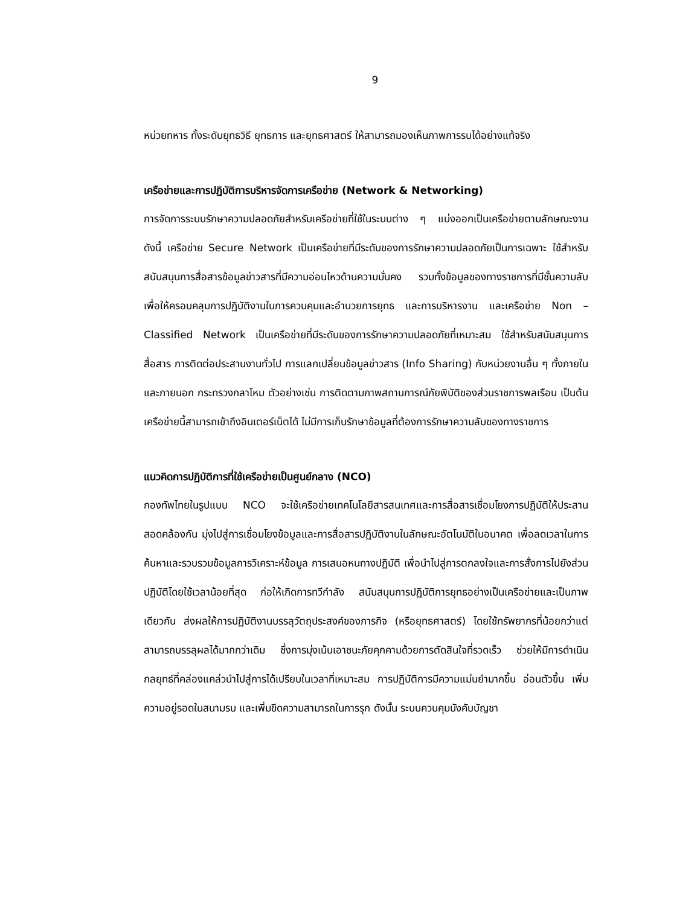9
หน่วยทหาร ทั้งระดับยุทธวิธี ยุทธการ และยุทธศาสตร์ ให้สามารถมองเห็นภาพการรบได้อย่างแท้จริง
เครือข่ายและการปฏิบัติการบริหารจัดการเครือข่าย (Network & Networking)
การจัดการระบบรักษาความปลอดภัยสำหรับเครือข่ายที่ใช้ในระบบต่าง ๆ แบ่งออกเป็นเครือข่ายตามลักษณะงาน ดังนี้ เครือข่าย Secure Network เป็นเครือข่ายที่มีระดับของการรักษาความปลอดภัยเป็นการเฉพาะ ใช้สำหรับสนับสนุนการสื่อสารข้อมูลข่าวสารที่มีความอ่อนไหวด้านความมั่นคง รวมทั้งข้อมูลของทางราชการที่มีชั้นความลับเพื่อให้ครอบคลุมการปฏิบัติงานในการควบคุมและอำนวยการยุทธ และการบริหารงาน และเครือข่าย Non – Classified Network เป็นเครือข่ายที่มีระดับของการรักษาความปลอดภัยที่เหมาะสม ใช้สำหรับสนับสนุนการสื่อสาร การติดต่อประสานงานทั่วไป การแลกเปลี่ยนข้อมูลข่าวสาร (Info Sharing) กับหน่วยงานอื่น ๆ ทั้งภายใน และภายนอก กระทรวงกลาโหม ตัวอย่างเช่น การติดตามภาพสถานการณ์ภัยพิบัติของส่วนราชการพลเรือน เป็นต้น เครือข่ายนี้สามารถเข้าถึงอินเตอร์เน็ตได้ ไม่มีการเก็บรักษาข้อมูลที่ต้องการรักษาความลับของทางราชการ
แนวคิดการปฏิบัติการที่ใช้เครือข่ายเป็นศูนย์กลาง (NCO)
กองทัพไทยในรูปแบบ NCO จะใช้เครือข่ายเทคโนโลยีสารสนเทศและการสื่อสารเชื่อมโยงการปฏิบัติให้ประสานสอดคล้องกัน มุ่งไปสู่การเชื่อมโยงข้อมูลและการสื่อสารปฏิบัติงานในลักษณะอัตโนมัติในอนาคต เพื่อลดเวลาในการค้นหาและรวบรวมข้อมูลการวิเคราะห์ข้อมูล การเสนอหนทางปฏิบัติ เพื่อนำไปสู่การตกลงใจและการสั่งการไปยังส่วนปฏิบัติโดยใช้เวลาน้อยที่สุด ก่อให้เกิดการทวีกำลัง สนับสนุนการปฏิบัติการยุทธอย่างเป็นเครือข่ายและเป็นภาพเดียวกัน ส่งผลให้การปฏิบัติงานบรรลุวัตถุประสงค์ของภารกิจ (หรือยุทธศาสตร์) โดยใช้ทรัพยากรที่น้อยกว่าแต่สามารถบรรลุผลได้มากกว่าเดิม ซึ่งการมุ่งเน้นเอาชนะภัยคุกคามด้วยการตัดสินใจที่รวดเร็ว ช่วยให้มีการดำเนินกลยุทธ์ที่คล่องแคล่วนำไปสู่การได้เปรียบในเวลาที่เหมาะสม การปฏิบัติการมีความแม่นยำมากขึ้น อ่อนตัวขึ้น เพิ่มความอยู่รอดในสนามรบ และเพิ่มขีดความสามารถในการรุก ดังนั้น ระบบควบคุมบังคับบัญชา